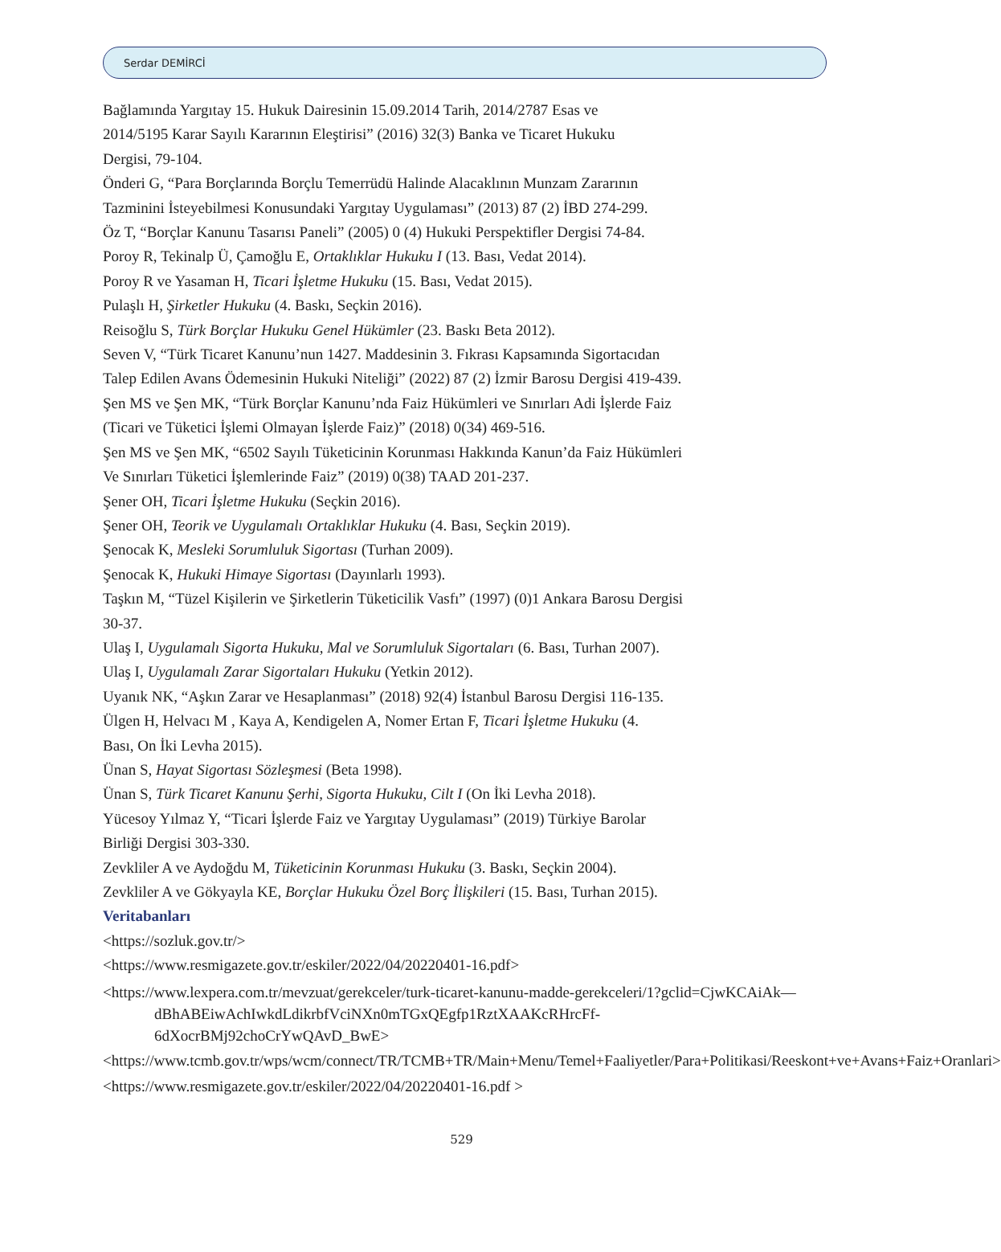Serdar DEMİRCİ
Bağlamında Yargıtay 15. Hukuk Dairesinin 15.09.2014 Tarih, 2014/2787 Esas ve
2014/5195 Karar Sayılı Kararının Eleştirisi” (2016) 32(3) Banka ve Ticaret Hukuku
Dergisi, 79-104.
Önderi G, “Para Borçlarında Borçlu Temerrüdü Halinde Alacaklının Munzam Zararının
Tazminini İsteyebilmesi Konusundaki Yargıtay Uygulaması” (2013) 87 (2) İBD 274-299.
Öz T, “Borçlar Kanunu Tasarısı Paneli” (2005) 0 (4) Hukuki Perspektifler Dergisi 74-84.
Poroy R, Tekinalp Ü, Çamoğlu E, Ortaklıklar Hukuku I (13. Bası, Vedat 2014).
Poroy R ve Yasaman H, Ticari İşletme Hukuku (15. Bası, Vedat 2015).
Pulaşlı H, Şirketler Hukuku (4. Baskı, Seçkin 2016).
Reisoğlu S, Türk Borçlar Hukuku Genel Hükümler (23. Baskı Beta 2012).
Seven V, “Türk Ticaret Kanunu’nun 1427. Maddesinin 3. Fıkrası Kapsamında Sigortacıdan
Talep Edilen Avans Ödemesinin Hukuki Niteliği” (2022) 87 (2) İzmir Barosu Dergisi 419-439.
Şen MS ve Şen MK, “Türk Borçlar Kanunu’nda Faiz Hükümleri ve Sınırları Adi İşlerde Faiz
(Ticari ve Tüketici İşlemi Olmayan İşlerde Faiz)” (2018) 0(34) 469-516.
Şen MS ve Şen MK, “6502 Sayılı Tüketicinin Korunması Hakkında Kanun’da Faiz Hükümleri
Ve Sınırları Tüketici İşlemlerinde Faiz” (2019) 0(38) TAAD 201-237.
Şener OH, Ticari İşletme Hukuku (Seçkin 2016).
Şener OH, Teorik ve Uygulamalı Ortaklıklar Hukuku (4. Bası, Seçkin 2019).
Şenocak K, Mesleki Sorumluluk Sigortası (Turhan 2009).
Şenocak K, Hukuki Himaye Sigortası (Dayınlarlı 1993).
Taşkın M, “Tüzel Kişilerin ve Şirketlerin Tüketicilik Vasfı” (1997) (0)1 Ankara Barosu Dergisi
30-37.
Ulaş I, Uygulamalı Sigorta Hukuku, Mal ve Sorumluluk Sigortaları (6. Bası, Turhan 2007).
Ulaş I, Uygulamalı Zarar Sigortaları Hukuku (Yetkin 2012).
Uyanık NK, “Aşkın Zarar ve Hesaplanması” (2018) 92(4) İstanbul Barosu Dergisi 116-135.
Ülgen H, Helvacı M , Kaya A, Kendigelen A, Nomer Ertan F, Ticari İşletme Hukuku (4.
Bası, On İki Levha 2015).
Ünan S, Hayat Sigortası Sözleşmesi (Beta 1998).
Ünan S, Türk Ticaret Kanunu Şerhi, Sigorta Hukuku, Cilt I (On İki Levha 2018).
Yücesoy Yılmaz Y, “Ticari İşlerde Faiz ve Yargıtay Uygulaması” (2019) Türkiye Barolar
Birliği Dergisi 303-330.
Zevkliler A ve Aydoğdu M, Tüketicinin Korunması Hukuku (3. Baskı, Seçkin 2004).
Zevkliler A ve Gökyayla KE, Borçlar Hukuku Özel Borç İlişkileri (15. Bası, Turhan 2015).
Veritabanları
<https://sozluk.gov.tr/>
<https://www.resmigazete.gov.tr/eskiler/2022/04/20220401-16.pdf>
<https://www.lexpera.com.tr/mevzuat/gerekceler/turk-ticaret-kanunu-madde-gerekceleri/1?gclid=CjwKCAiAk—dBhABEiwAchIwkdLdikrbfVciNXn0mTGxQEgfp1RztXAAKcRHrcFf-6dXocrBMj92choCrYwQAvD_BwE>
<https://www.tcmb.gov.tr/wps/wcm/connect/TR/TCMB+TR/Main+Menu/Temel+Faaliyetler/Para+Politikasi/Reeskont+ve+Avans+Faiz+Oranlari>
<https://www.resmigazete.gov.tr/eskiler/2022/04/20220401-16.pdf >
529